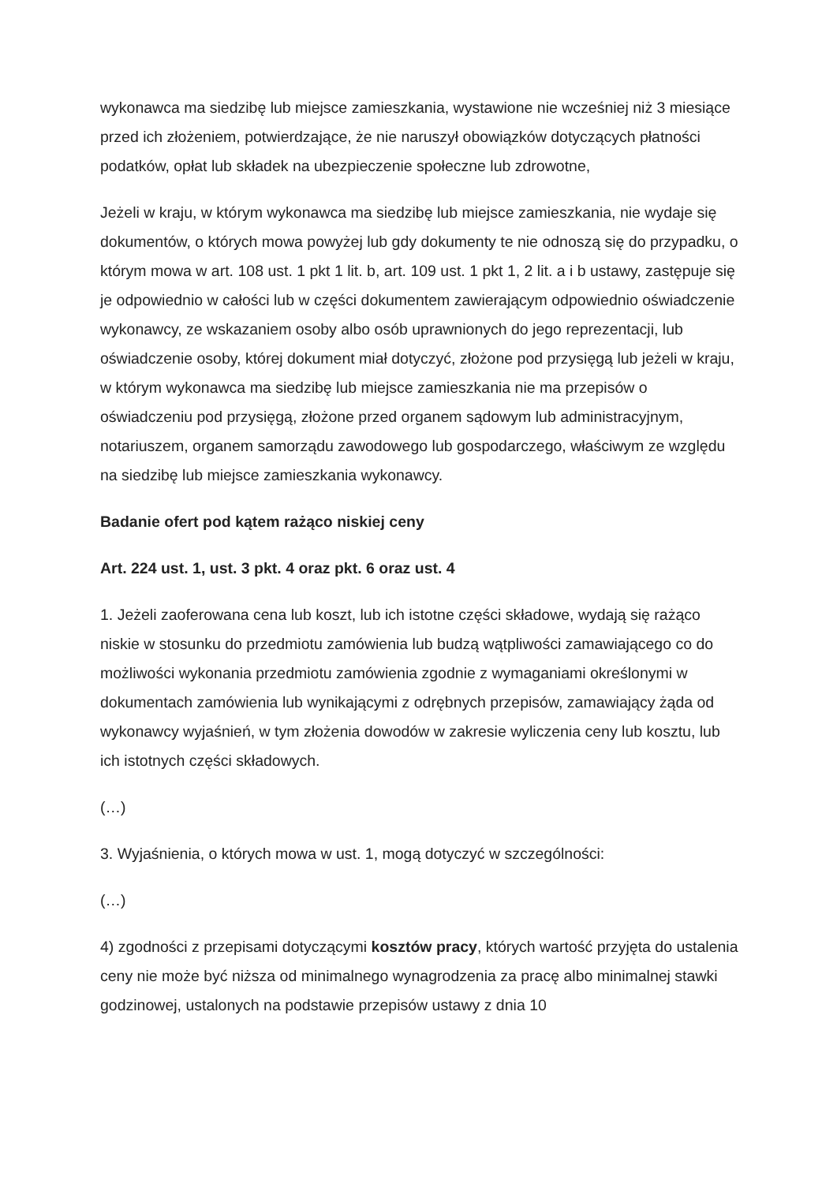wykonawca ma siedzibę lub miejsce zamieszkania, wystawione nie wcześniej niż 3 miesiące przed ich złożeniem, potwierdzające, że nie naruszył obowiązków dotyczących płatności podatków, opłat lub składek na ubezpieczenie społeczne lub zdrowotne,
Jeżeli w kraju, w którym wykonawca ma siedzibę lub miejsce zamieszkania, nie wydaje się dokumentów, o których mowa powyżej lub gdy dokumenty te nie odnoszą się do przypadku, o którym mowa w art. 108 ust. 1 pkt 1 lit. b, art. 109 ust. 1 pkt 1, 2 lit. a i b ustawy, zastępuje się je odpowiednio w całości lub w części dokumentem zawierającym odpowiednio oświadczenie wykonawcy, ze wskazaniem osoby albo osób uprawnionych do jego reprezentacji, lub oświadczenie osoby, której dokument miał dotyczyć, złożone pod przysięgą lub jeżeli w kraju, w którym wykonawca ma siedzibę lub miejsce zamieszkania nie ma przepisów o oświadczeniu pod przysięgą, złożone przed organem sądowym lub administracyjnym, notariuszem, organem samorządu zawodowego lub gospodarczego, właściwym ze względu na siedzibę lub miejsce zamieszkania wykonawcy.
Badanie ofert pod kątem rażąco niskiej ceny
Art. 224 ust. 1, ust. 3 pkt. 4 oraz pkt. 6 oraz ust. 4
1. Jeżeli zaoferowana cena lub koszt, lub ich istotne części składowe, wydają się rażąco niskie w stosunku do przedmiotu zamówienia lub budzą wątpliwości zamawiającego co do możliwości wykonania przedmiotu zamówienia zgodnie z wymaganiami określonymi w dokumentach zamówienia lub wynikającymi z odrębnych przepisów, zamawiający żąda od wykonawcy wyjaśnień, w tym złożenia dowodów w zakresie wyliczenia ceny lub kosztu, lub ich istotnych części składowych.
(…)
3. Wyjaśnienia, o których mowa w ust. 1, mogą dotyczyć w szczególności:
(…)
4) zgodności z przepisami dotyczącymi kosztów pracy, których wartość przyjęta do ustalenia ceny nie może być niższa od minimalnego wynagrodzenia za pracę albo minimalnej stawki godzinowej, ustalonych na podstawie przepisów ustawy z dnia 10